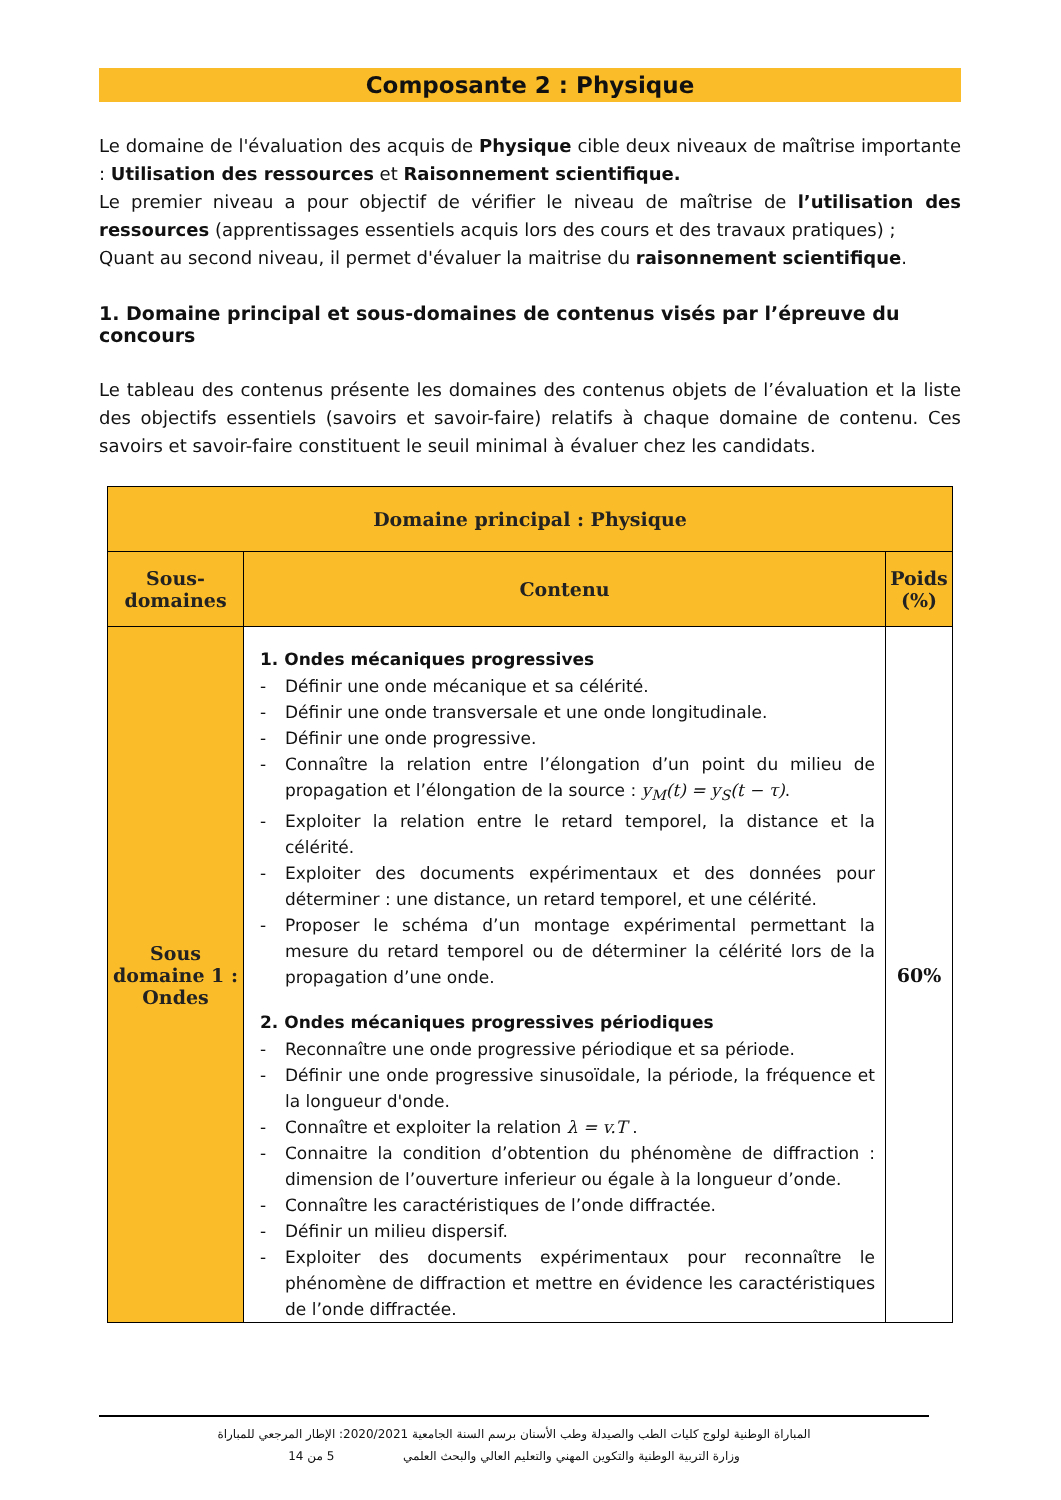Composante 2 : Physique
Le domaine de l'évaluation des acquis de Physique cible deux niveaux de maîtrise importante : Utilisation des ressources et Raisonnement scientifique.
Le premier niveau a pour objectif de vérifier le niveau de maîtrise de l’utilisation des ressources (apprentissages essentiels acquis lors des cours et des travaux pratiques) ;
Quant au second niveau, il permet d'évaluer la maitrise du raisonnement scientifique.
1. Domaine principal et sous-domaines de contenus visés par l’épreuve du concours
Le tableau des contenus présente les domaines des contenus objets de l’évaluation et la liste des objectifs essentiels (savoirs et savoir-faire) relatifs à chaque domaine de contenu. Ces savoirs et savoir-faire constituent le seuil minimal à évaluer chez les candidats.
| Domaine principal : Physique | | |
| --- | --- | --- |
| Sous-domaines | Contenu | Poids (%) |
| Sous domaine 1 : Ondes | 1. Ondes mécaniques progressives - Définir une onde mécanique et sa célérité. - Définir une onde transversale et une onde longitudinale. - Définir une onde progressive. - Connaître la relation entre l’élongation d’un point du milieu de propagation et l’élongation de la source : y<sub>M</sub>(t) = y<sub>S</sub>(t − τ) . - Exploiter la relation entre le retard temporel, la distance et la célérité. - Exploiter des documents expérimentaux et des données pour déterminer : une distance, un retard temporel, et une célérité. - Proposer le schéma d’un montage expérimental permettant la mesure du retard temporel ou de déterminer la célérité lors de la propagation d’une onde. 2. Ondes mécaniques progressives périodiques - Reconnaître une onde progressive périodique et sa période. - Définir une onde progressive sinusoïdale, la période, la fréquence et la longueur d'onde. - Connaître et exploiter la relation λ = v.T . - Connaitre la condition d’obtention du phénomène de diffraction : dimension de l’ouverture inferieur ou égale à la longueur d’onde. - Connaître les caractéristiques de l’onde diffractée. - Définir un milieu dispersif. - Exploiter des documents expérimentaux pour reconnaître le phénomène de diffraction et mettre en évidence les caractéristiques de l’onde diffractée. | 60% |
المباراة الوطنية لولوج كليات الطب والصيدلة وطب الأسنان برسم السنة الجامعية 2020/2021: الإطار المرجعي للمباراة
وزارة التربية الوطنية والتكوين المهني والتعليم العالي والبحث العلمي 5 من 14